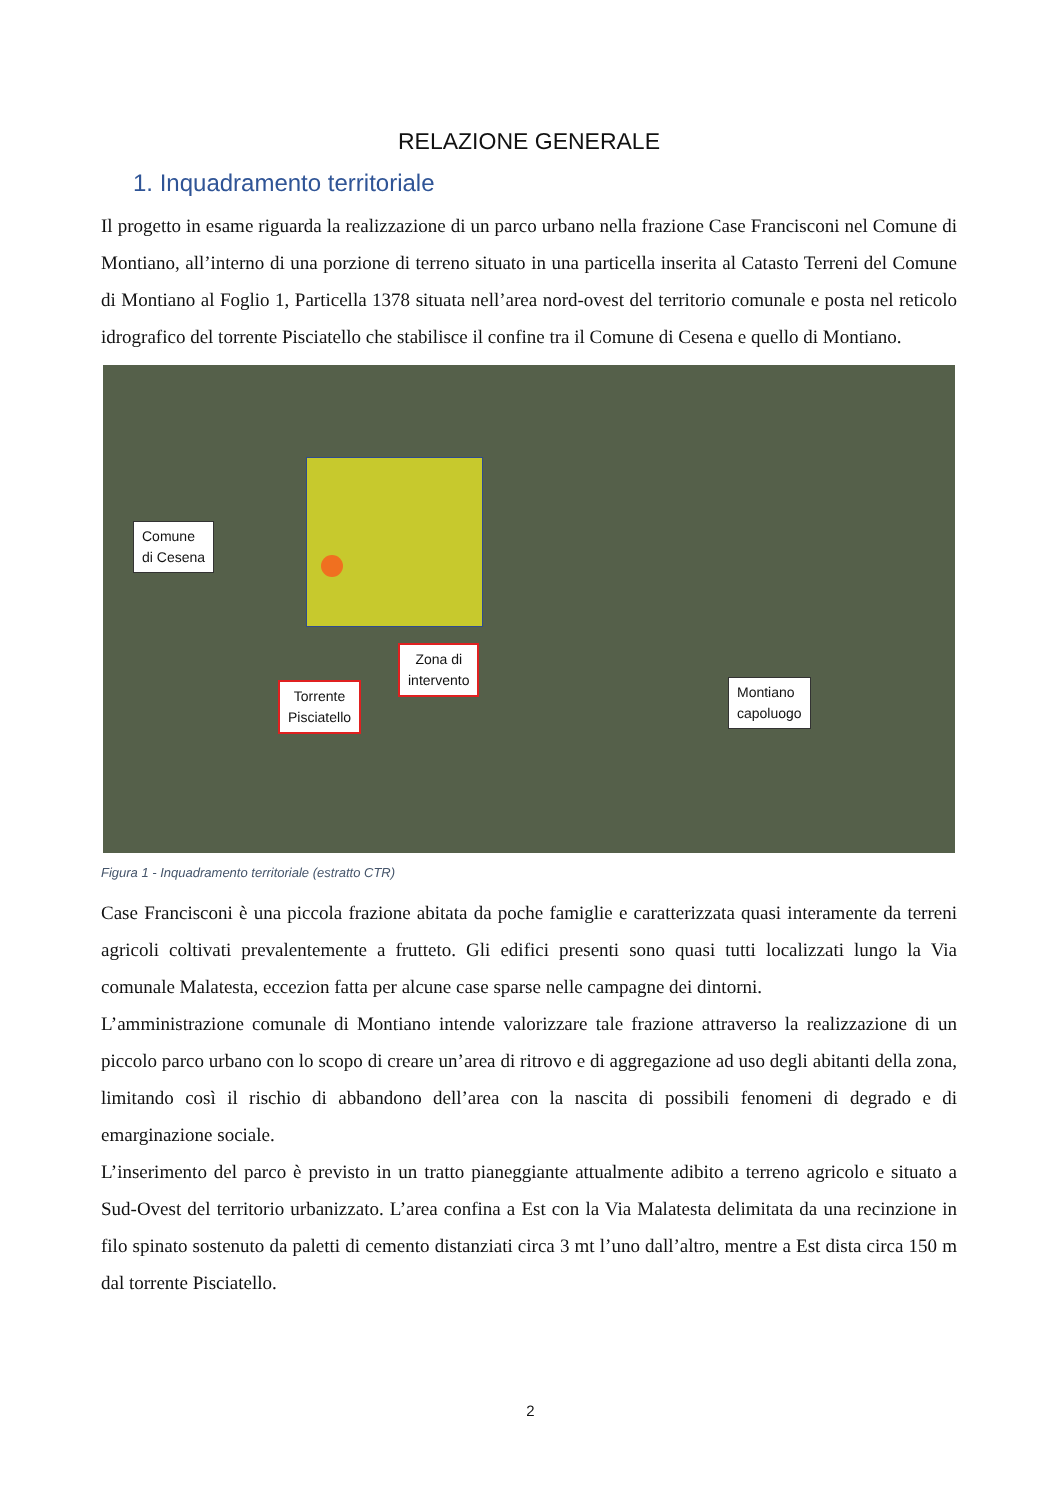RELAZIONE GENERALE
1. Inquadramento territoriale
Il progetto in esame riguarda la realizzazione di un parco urbano nella frazione Case Francisconi nel Comune di Montiano, all’interno di una porzione di terreno situato in una particella inserita al Catasto Terreni del Comune di Montiano al Foglio 1, Particella 1378 situata nell’area nord-ovest del territorio comunale e posta nel reticolo idrografico del torrente Pisciatello che stabilisce il confine tra il Comune di Cesena e quello di Montiano.
Comune
di Cesena
Zona di
intervento
Torrente
Pisciatello
Montiano
capoluogo
Figura 1 - Inquadramento territoriale (estratto CTR)
Case Francisconi è una piccola frazione abitata da poche famiglie e caratterizzata quasi interamente da terreni agricoli coltivati prevalentemente a frutteto. Gli edifici presenti sono quasi tutti localizzati lungo la Via comunale Malatesta, eccezion fatta per alcune case sparse nelle campagne dei dintorni.
L’amministrazione comunale di Montiano intende valorizzare tale frazione attraverso la realizzazione di un piccolo parco urbano con lo scopo di creare un’area di ritrovo e di aggregazione ad uso degli abitanti della zona, limitando così il rischio di abbandono dell’area con la nascita di possibili fenomeni di degrado e di emarginazione sociale.
L’inserimento del parco è previsto in un tratto pianeggiante attualmente adibito a terreno agricolo e situato a Sud-Ovest del territorio urbanizzato. L’area confina a Est con la Via Malatesta delimitata da una recinzione in filo spinato sostenuto da paletti di cemento distanziati circa 3 mt l’uno dall’altro, mentre a Est dista circa 150 m dal torrente Pisciatello.
2